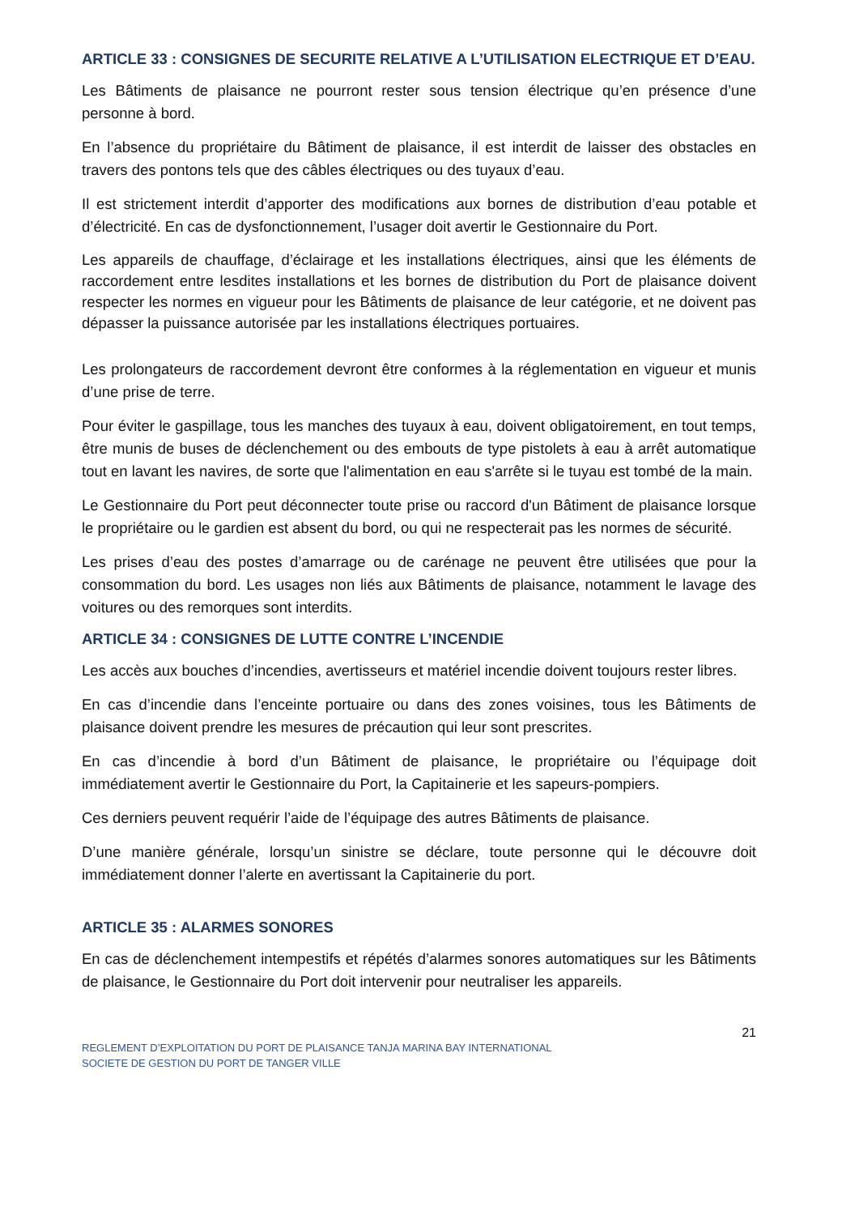ARTICLE 33 : CONSIGNES DE SECURITE RELATIVE A L’UTILISATION ELECTRIQUE ET D’EAU.
Les Bâtiments de plaisance ne pourront rester sous tension électrique qu’en présence d’une personne à bord.
En l’absence du propriétaire du Bâtiment de plaisance, il est interdit de laisser des obstacles en travers des pontons tels que des câbles électriques ou des tuyaux d’eau.
Il est strictement interdit d’apporter des modifications aux bornes de distribution d’eau potable et d’électricité. En cas de dysfonctionnement, l’usager doit avertir le Gestionnaire du Port.
Les appareils de chauffage, d’éclairage et les installations électriques, ainsi que les éléments de raccordement entre lesdites installations et les bornes de distribution du Port de plaisance doivent respecter les normes en vigueur pour les Bâtiments de plaisance de leur catégorie, et ne doivent pas dépasser la puissance autorisée par les installations électriques portuaires.
Les prolongateurs de raccordement devront être conformes à la réglementation en vigueur et munis d’une prise de terre.
Pour éviter le gaspillage, tous les manches des tuyaux à eau, doivent obligatoirement, en tout temps, être munis de buses de déclenchement ou des embouts de type pistolets à eau à arrêt automatique tout en lavant les navires, de sorte que l'alimentation en eau s'arrête si le tuyau est tombé de la main.
Le Gestionnaire du Port peut déconnecter toute prise ou raccord d'un Bâtiment de plaisance lorsque le propriétaire ou le gardien est absent du bord, ou qui ne respecterait pas les normes de sécurité.
Les prises d’eau des postes d’amarrage ou de carénage ne peuvent être utilisées que pour la consommation du bord. Les usages non liés aux Bâtiments de plaisance, notamment le lavage des voitures ou des remorques sont interdits.
ARTICLE 34 : CONSIGNES DE LUTTE CONTRE L’INCENDIE
Les accès aux bouches d’incendies, avertisseurs et matériel incendie doivent toujours rester libres.
En cas d’incendie dans l’enceinte portuaire ou dans des zones voisines, tous les Bâtiments de plaisance doivent prendre les mesures de précaution qui leur sont prescrites.
En cas d’incendie à bord d’un Bâtiment de plaisance, le propriétaire ou l’équipage doit immédiatement avertir le Gestionnaire du Port, la Capitainerie et les sapeurs-pompiers.
Ces derniers peuvent requérir l’aide de l’équipage des autres Bâtiments de plaisance.
D’une manière générale, lorsqu’un sinistre se déclare, toute personne qui le découvre doit immédiatement donner l’alerte en avertissant la Capitainerie du port.
ARTICLE 35 : ALARMES SONORES
En cas de déclenchement intempestifs et répétés d’alarmes sonores automatiques sur les Bâtiments de plaisance, le Gestionnaire du Port doit intervenir pour neutraliser les appareils.
21
REGLEMENT D’EXPLOITATION DU PORT DE PLAISANCE TANJA MARINA BAY INTERNATIONAL
SOCIETE DE GESTION DU PORT DE TANGER VILLE